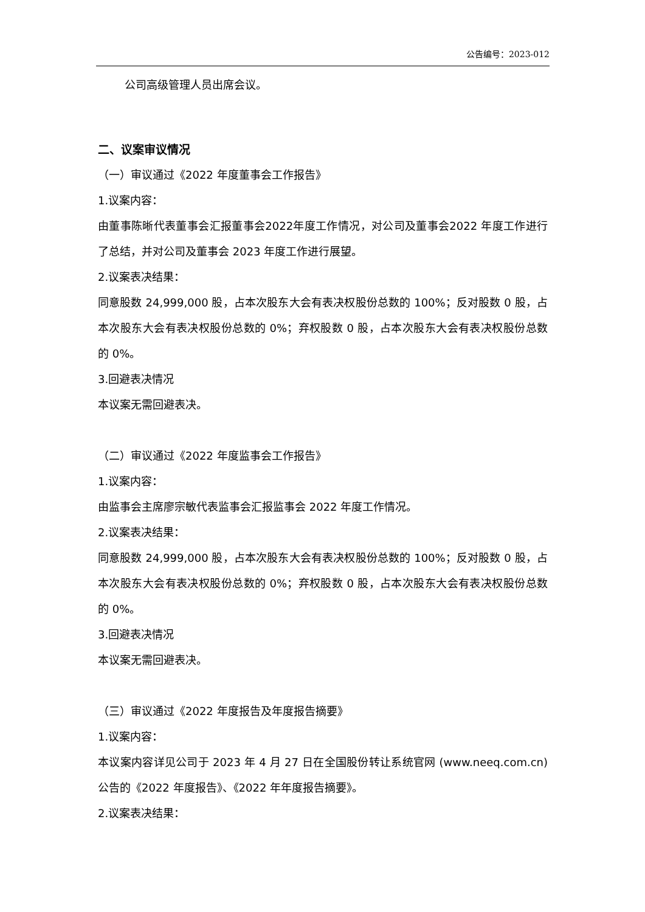公告编号：2023-012
公司高级管理人员出席会议。
二、议案审议情况
（一）审议通过《2022 年度董事会工作报告》
1.议案内容：
由董事陈晰代表董事会汇报董事会2022年度工作情况，对公司及董事会2022 年度工作进行了总结，并对公司及董事会 2023 年度工作进行展望。
2.议案表决结果：
同意股数 24,999,000 股，占本次股东大会有表决权股份总数的 100%；反对股数 0 股，占本次股东大会有表决权股份总数的 0%；弃权股数 0 股，占本次股东大会有表决权股份总数的 0%。
3.回避表决情况
本议案无需回避表决。
（二）审议通过《2022 年度监事会工作报告》
1.议案内容：
由监事会主席廖宗敏代表监事会汇报监事会 2022 年度工作情况。
2.议案表决结果：
同意股数 24,999,000 股，占本次股东大会有表决权股份总数的 100%；反对股数 0 股，占本次股东大会有表决权股份总数的 0%；弃权股数 0 股，占本次股东大会有表决权股份总数的 0%。
3.回避表决情况
本议案无需回避表决。
（三）审议通过《2022 年度报告及年度报告摘要》
1.议案内容：
本议案内容详见公司于 2023 年 4 月 27 日在全国股份转让系统官网 (www.neeq.com.cn)公告的《2022 年度报告》、《2022 年年度报告摘要》。
2.议案表决结果：